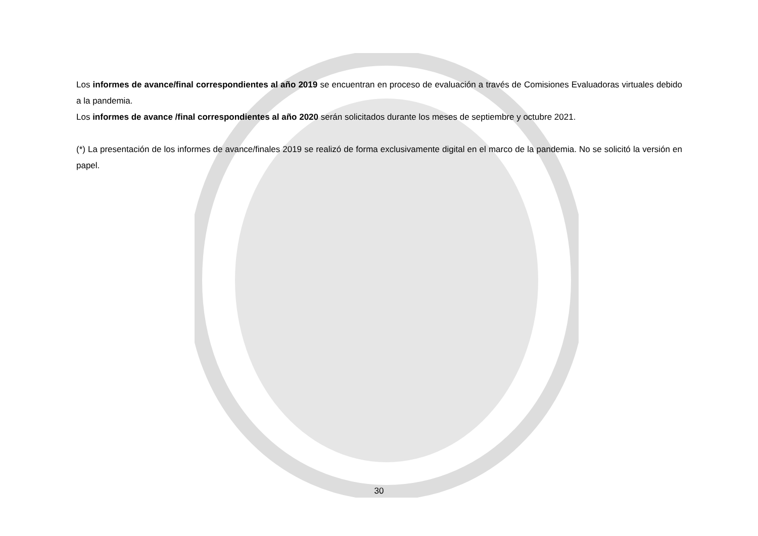Los informes de avance/final correspondientes al año 2019 se encuentran en proceso de evaluación a través de Comisiones Evaluadoras virtuales debido a la pandemia.
Los informes de avance /final correspondientes al año 2020 serán solicitados durante los meses de septiembre y octubre 2021.
(*) La presentación de los informes de avance/finales 2019 se realizó de forma exclusivamente digital en el marco de la pandemia. No se solicitó la versión en papel.
30